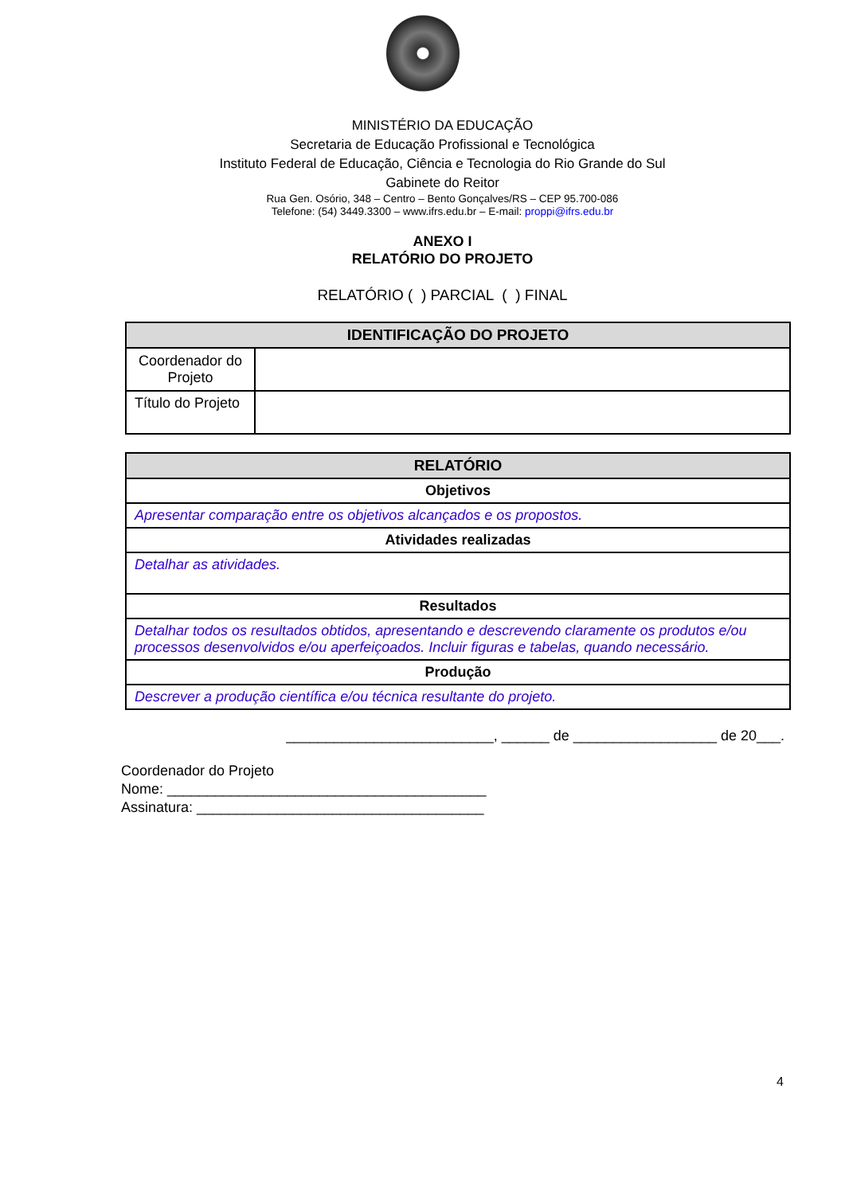MINISTÉRIO DA EDUCAÇÃO
Secretaria de Educação Profissional e Tecnológica
Instituto Federal de Educação, Ciência e Tecnologia do Rio Grande do Sul
Gabinete do Reitor
Rua Gen. Osório, 348 – Centro – Bento Gonçalves/RS – CEP 95.700-086
Telefone: (54) 3449.3300 – www.ifrs.edu.br – E-mail: proppi@ifrs.edu.br
ANEXO I
RELATÓRIO DO PROJETO
RELATÓRIO ( ) PARCIAL ( ) FINAL
| IDENTIFICAÇÃO DO PROJETO | |
| --- | --- |
| Coordenador do Projeto | |
| Título do Projeto | |
| RELATÓRIO |
| --- |
| Objetivos |
| Apresentar comparação entre os objetivos alcançados e os propostos. |
| Atividades realizadas |
| Detalhar as atividades. |
| Resultados |
| Detalhar todos os resultados obtidos, apresentando e descrevendo claramente os produtos e/ou processos desenvolvidos e/ou aperfeiçoados. Incluir figuras e tabelas, quando necessário. |
| Produção |
| Descrever a produção científica e/ou técnica resultante do projeto. |
__________________________, ______ de __________________ de 20___.
Coordenador do Projeto
Nome: ________________________________________
Assinatura: ____________________________________
4